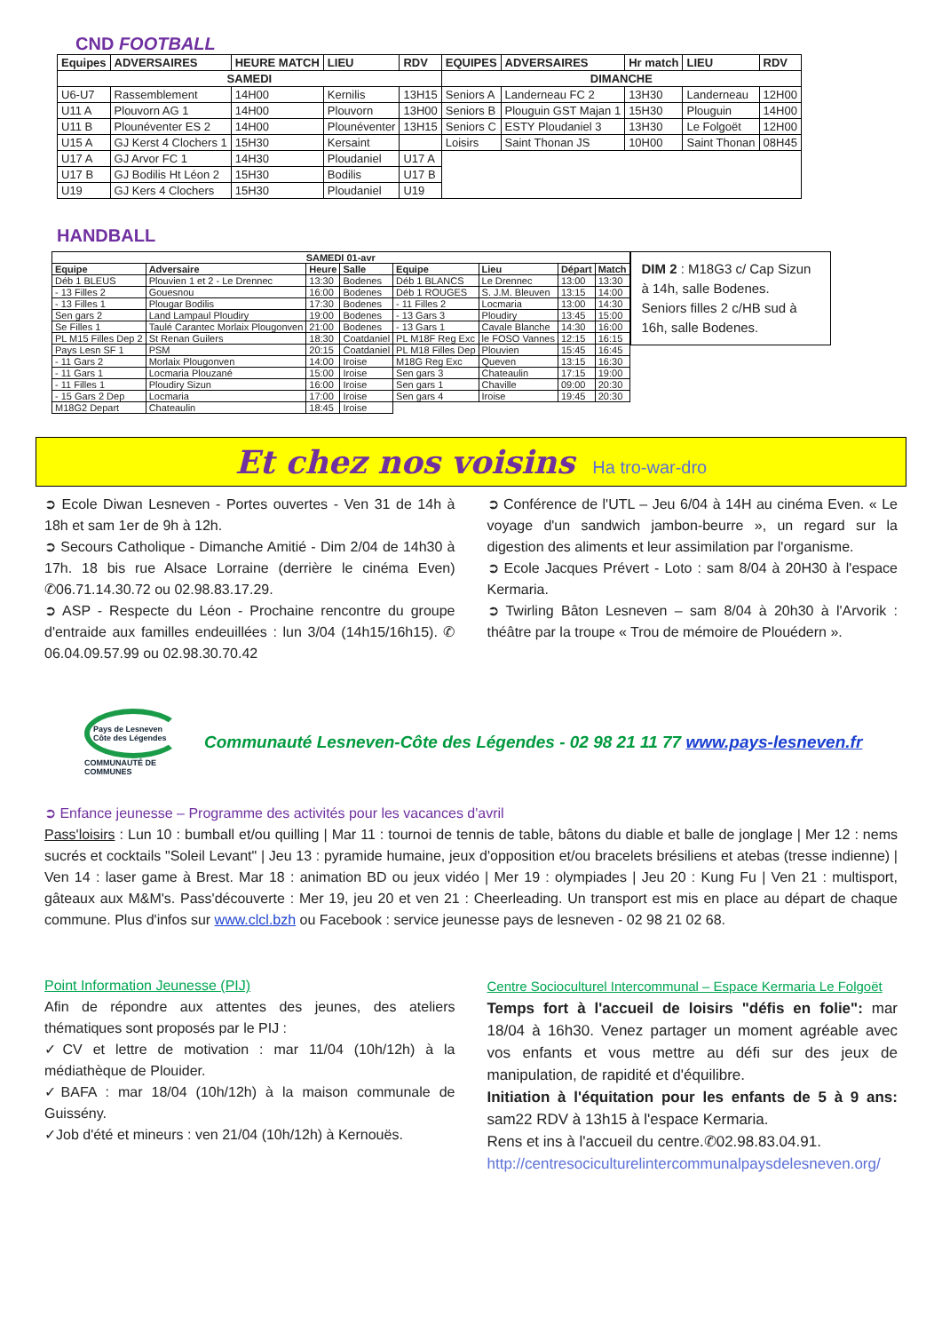CND FOOTBALL
| Equipes | ADVERSAIRES | HEURE MATCH | LIEU | RDV | EQUIPES | ADVERSAIRES | Hr match | LIEU | RDV |
| --- | --- | --- | --- | --- | --- | --- | --- | --- | --- |
| SAMEDI | | | | | DIMANCHE | | | | |
| U6-U7 | Rassemblement | 14H00 | Kernilis | 13H15 | Seniors A | Landerneau FC 2 | 13H30 | Landerneau | 12H00 |
| U11 A | Plouvorn AG 1 | 14H00 | Plouvorn | 13H00 | Seniors B | Plouguin GST Majan 1 | 15H30 | Plouguin | 14H00 |
| U11 B | Plounéventer ES 2 | 14H00 | Plounéventer | 13H15 | Seniors C | ESTY Ploudaniel 3 | 13H30 | Le Folgoët | 12H00 |
| U15 A | GJ Kerst 4 Clochers 1 | 15H30 | Kersaint | | Loisirs | Saint Thonan JS | 10H00 | Saint Thonan | 08H45 |
| U17 A | GJ Arvor FC 1 | 14H30 | Ploudaniel | U17 A | | | | | |
| U17 B | GJ Bodilis Ht Léon 2 | 15H30 | Bodilis | U17 B | | | | | |
| U19 | GJ Kers 4 Clochers | 15H30 | Ploudaniel | U19 | | | | | |
HANDBALL
| SAMEDI 01-avr | | | | | | | |
| --- | --- | --- | --- | --- | --- | --- | --- |
| Equipe | Adversaire | Heure | Salle | Equipe | Lieu | Départ | Match |
| Déb 1 BLEUS | Plouvien 1 et 2 - Le Drennec | 13:30 | Bodenes | Déb 1 BLANCS | Le Drennec | 13:00 | 13:30 |
| - 13 Filles 2 | Gouesnou | 16:00 | Bodenes | Déb 1 ROUGES | S. J.M. Bleuven | 13:15 | 14:00 |
| - 13 Filles 1 | Plougar Bodilis | 17:30 | Bodenes | - 11 Filles 2 | Locmaria | 13:00 | 14:30 |
| Sen gars 2 | Land Lampaul Ploudiry | 19:00 | Bodenes | - 13 Gars 3 | Ploudiry | 13:45 | 15:00 |
| Se Filles 1 | Taulé Carantec Morlaix Plougonven | 21:00 | Bodenes | - 13 Gars 1 | Cavale Blanche | 14:30 | 16:00 |
| PL M15 Filles Dep 2 | St Renan Guilers | 18:30 | Coatdaniel | PL M18F Reg Exc | le FOSO Vannes | 12:15 | 16:15 |
| Pays Lesn SF 1 | PSM | 20:15 | Coatdaniel | PL M18 Filles Dep | Plouvien | 15:45 | 16:45 |
| - 11 Gars 2 | Morlaix Plougonven | 14:00 | Iroise | M18G Reg Exc | Queven | 13:15 | 16:30 |
| - 11 Gars 1 | Locmaria Plouzané | 15:00 | Iroise | Sen gars 3 | Chateaulin | 17:15 | 19:00 |
| - 11 Filles 1 | Ploudiry Sizun | 16:00 | Iroise | Sen gars 1 | Chaville | 09:00 | 20:30 |
| - 15 Gars 2 Dep | Locmaria | 17:00 | Iroise | Sen gars 4 | Iroise | 19:45 | 20:30 |
| M18G2 Depart | Chateaulin | 18:45 | Iroise | | | | |
DIM 2 : M18G3 c/ Cap Sizun à 14h, salle Bodenes.
Seniors filles 2 c/HB sud à 16h, salle Bodenes.
Et chez nos voisins Ha tro-war-dro
➲ Ecole Diwan Lesneven - Portes ouvertes - Ven 31 de 14h à 18h et sam 1er de 9h à 12h.
➲ Secours Catholique - Dimanche Amitié - Dim 2/04 de 14h30 à 17h. 18 bis rue Alsace Lorraine (derrière le cinéma Even) ✆06.71.14.30.72 ou 02.98.83.17.29.
➲ ASP - Respecte du Léon - Prochaine rencontre du groupe d'entraide aux familles endeuillées : lun 3/04 (14h15/16h15). ✆ 06.04.09.57.99 ou 02.98.30.70.42
➲ Conférence de l'UTL – Jeu 6/04 à 14H au cinéma Even. « Le voyage d'un sandwich jambon-beurre », un regard sur la digestion des aliments et leur assimilation par l'organisme.
➲ Ecole Jacques Prévert - Loto : sam 8/04 à 20H30 à l'espace Kermaria.
➲ Twirling Bâton Lesneven – sam 8/04 à 20h30 à l'Arvorik : théâtre par la troupe « Trou de mémoire de Plouédern ».
Pays de Lesneven Côte des Légendes
COMMUNAUTÉ DE COMMUNES
Communauté Lesneven-Côte des Légendes - 02 98 21 11 77 www.pays-lesneven.fr
➲ Enfance jeunesse – Programme des activités pour les vacances d'avril
Pass'loisirs : Lun 10 : bumball et/ou quilling | Mar 11 : tournoi de tennis de table, bâtons du diable et balle de jonglage | Mer 12 : nems sucrés et cocktails "Soleil Levant" | Jeu 13 : pyramide humaine, jeux d'opposition et/ou bracelets brésiliens et atebas (tresse indienne) | Ven 14 : laser game à Brest. Mar 18 : animation BD ou jeux vidéo | Mer 19 : olympiades | Jeu 20 : Kung Fu | Ven 21 : multisport, gâteaux aux M&M's. Pass'découverte : Mer 19, jeu 20 et ven 21 : Cheerleading. Un transport est mis en place au départ de chaque commune. Plus d'infos sur www.clcl.bzh ou Facebook : service jeunesse pays de lesneven - 02 98 21 02 68.
Point Information Jeunesse (PIJ)
Afin de répondre aux attentes des jeunes, des ateliers thématiques sont proposés par le PIJ :
✓CV et lettre de motivation : mar 11/04 (10h/12h) à la médiathèque de Plouider.
✓BAFA : mar 18/04 (10h/12h) à la maison communale de Guissény.
✓Job d'été et mineurs : ven 21/04 (10h/12h) à Kernouës.
Centre Socioculturel Intercommunal – Espace Kermaria Le Folgoët
Temps fort à l'accueil de loisirs "défis en folie": mar 18/04 à 16h30. Venez partager un moment agréable avec vos enfants et vous mettre au défi sur des jeux de manipulation, de rapidité et d'équilibre.
Initiation à l'équitation pour les enfants de 5 à 9 ans: sam22 RDV à 13h15 à l'espace Kermaria.
Rens et ins à l'accueil du centre.✆02.98.83.04.91.
http://centresociculturelintercommunalpaysdelesneven.org/